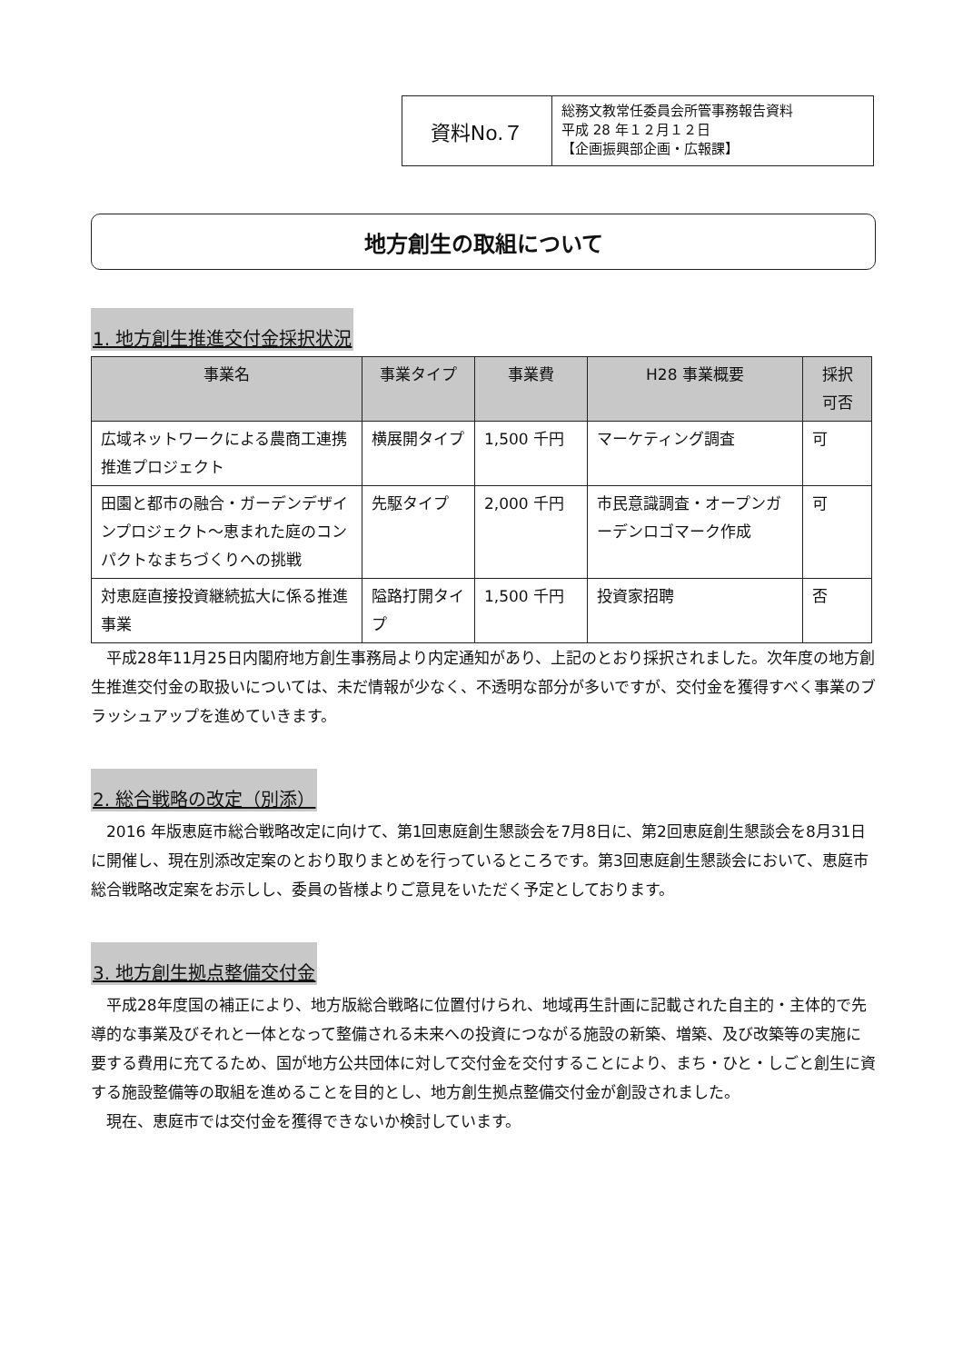資料No.７
総務文教常任委員会所管事務報告資料
平成 28 年１２月１２日
【企画振興部企画・広報課】
地方創生の取組について
1. 地方創生推進交付金採択状況
| 事業名 | 事業タイプ | 事業費 | H28 事業概要 | 採択 可否 |
| --- | --- | --- | --- | --- |
| 広域ネットワークによる農商工連携推進プロジェクト | 横展開タイプ | 1,500 千円 | マーケティング調査 | 可 |
| 田園と都市の融合・ガーデンデザインプロジェクト～恵まれた庭のコンパクトなまちづくりへの挑戦 | 先駆タイプ | 2,000 千円 | 市民意識調査・オープンガーデンロゴマーク作成 | 可 |
| 対恵庭直接投資継続拡大に係る推進事業 | 隘路打開タイプ | 1,500 千円 | 投資家招聘 | 否 |
平成28年11月25日内閣府地方創生事務局より内定通知があり、上記のとおり採択されました。次年度の地方創生推進交付金の取扱いについては、未だ情報が少なく、不透明な部分が多いですが、交付金を獲得すべく事業のブラッシュアップを進めていきます。
2. 総合戦略の改定（別添）
2016 年版恵庭市総合戦略改定に向けて、第1回恵庭創生懇談会を7月8日に、第2回恵庭創生懇談会を8月31日に開催し、現在別添改定案のとおり取りまとめを行っているところです。第3回恵庭創生懇談会において、恵庭市総合戦略改定案をお示しし、委員の皆様よりご意見をいただく予定としております。
3. 地方創生拠点整備交付金
平成28年度国の補正により、地方版総合戦略に位置付けられ、地域再生計画に記載された自主的・主体的で先導的な事業及びそれと一体となって整備される未来への投資につながる施設の新築、増築、及び改築等の実施に要する費用に充てるため、国が地方公共団体に対して交付金を交付することにより、まち・ひと・しごと創生に資する施設整備等の取組を進めることを目的とし、地方創生拠点整備交付金が創設されました。
現在、恵庭市では交付金を獲得できないか検討しています。